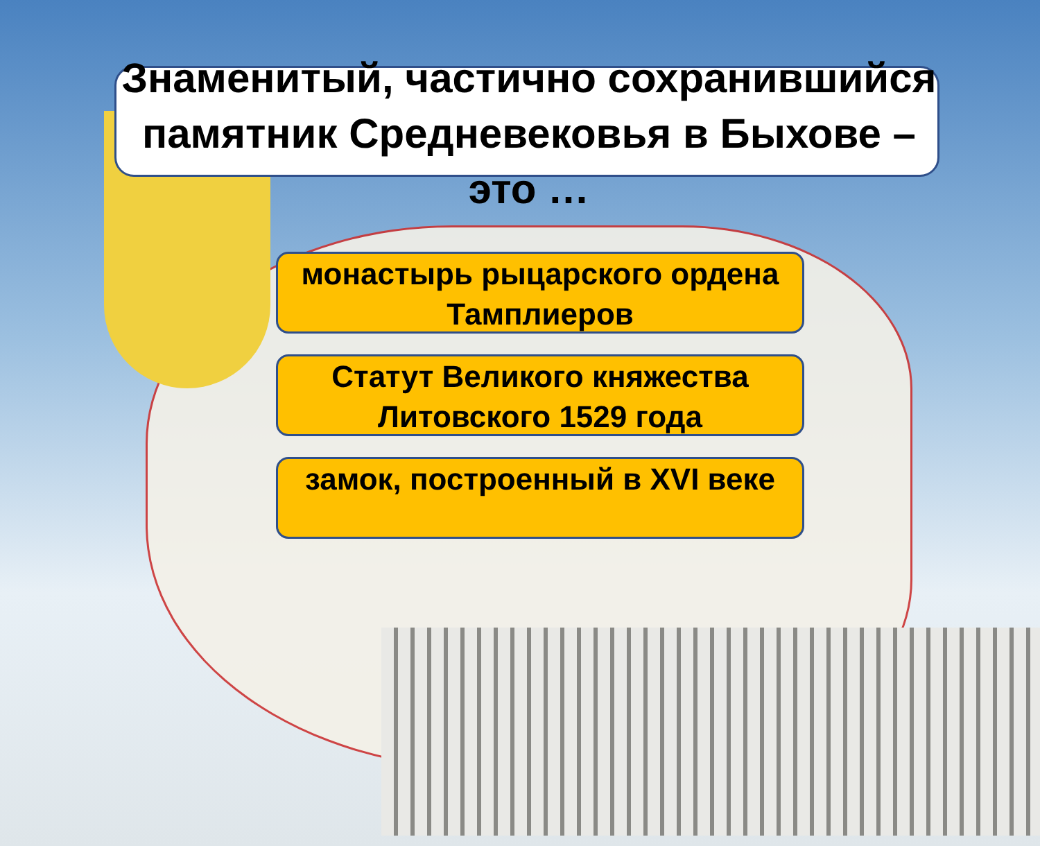Знаменитый, частично сохранившийся памятник Средневековья в Быхове – это …
монастырь рыцарского ордена Тамплиеров
Статут Великого княжества Литовского 1529 года
замок, построенный в XVI веке